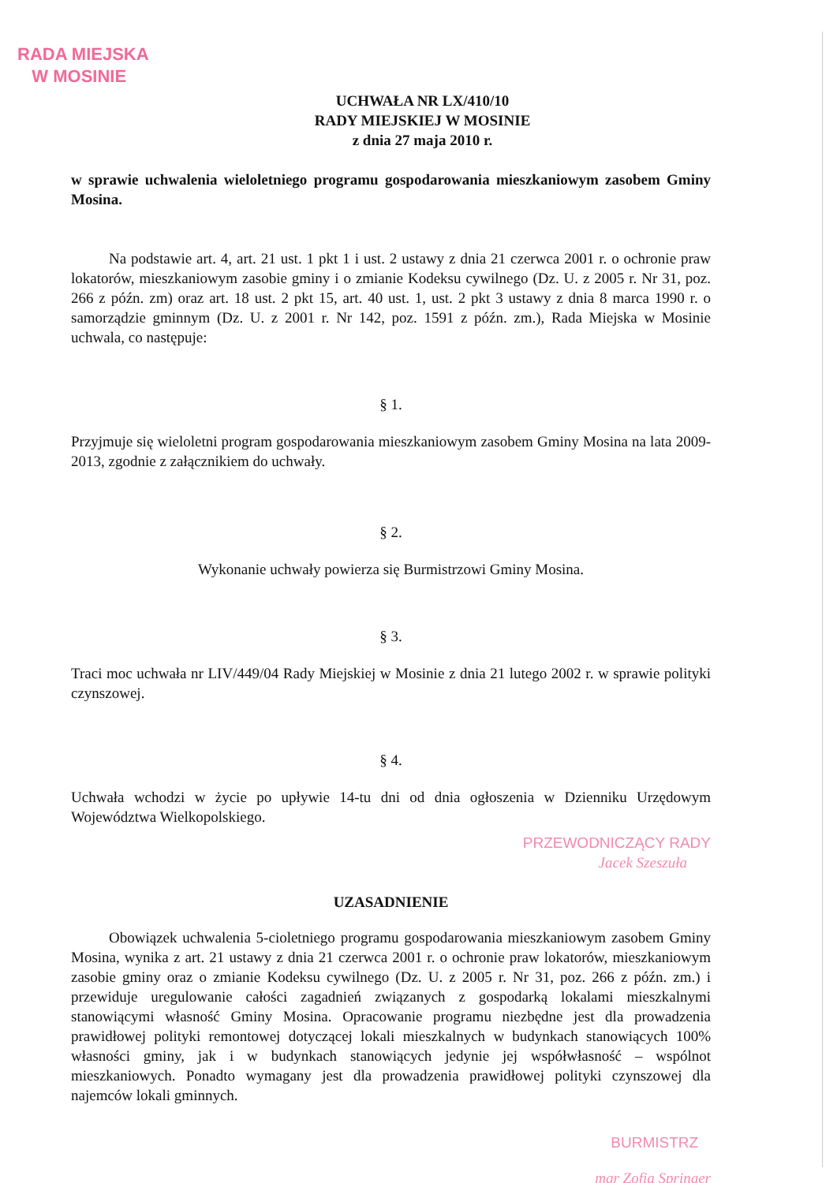RADA MIEJSKA
W MOSINIE
UCHWAŁA NR LX/410/10
RADY MIEJSKIEJ W MOSINIE
z dnia 27 maja 2010 r.
w sprawie uchwalenia wieloletniego programu gospodarowania mieszkaniowym zasobem Gminy Mosina.
Na podstawie art. 4, art. 21 ust. 1 pkt 1 i ust. 2 ustawy z dnia 21 czerwca 2001 r. o ochronie praw lokatorów, mieszkaniowym zasobie gminy i o zmianie Kodeksu cywilnego (Dz. U. z 2005 r. Nr 31, poz. 266 z późn. zm) oraz art. 18 ust. 2 pkt 15, art. 40 ust. 1, ust. 2 pkt 3 ustawy z dnia 8 marca 1990 r. o samorządzie gminnym (Dz. U. z 2001 r. Nr 142, poz. 1591 z późn. zm.), Rada Miejska w Mosinie uchwala, co następuje:
§ 1.
Przyjmuje się wieloletni program gospodarowania mieszkaniowym zasobem Gminy Mosina na lata 2009-2013, zgodnie z załącznikiem do uchwały.
§ 2.
Wykonanie uchwały powierza się Burmistrzowi Gminy Mosina.
§ 3.
Traci moc uchwała nr LIV/449/04 Rady Miejskiej w Mosinie z dnia 21 lutego 2002 r. w sprawie polityki czynszowej.
§ 4.
Uchwała wchodzi w życie po upływie 14-tu dni od dnia ogłoszenia w Dzienniku Urzędowym Województwa Wielkopolskiego.
PRZEWODNICZĄCY RADY
Jacek Szeszuła
UZASADNIENIE
Obowiązek uchwalenia 5-cioletniego programu gospodarowania mieszkaniowym zasobem Gminy Mosina, wynika z art. 21 ustawy z dnia 21 czerwca 2001 r. o ochronie praw lokatorów, mieszkaniowym zasobie gminy oraz o zmianie Kodeksu cywilnego (Dz. U. z 2005 r. Nr 31, poz. 266 z późn. zm.) i przewiduje uregulowanie całości zagadnień związanych z gospodarką lokalami mieszkalnymi stanowiącymi własność Gminy Mosina. Opracowanie programu niezbędne jest dla prowadzenia prawidłowej polityki remontowej dotyczącej lokali mieszkalnych w budynkach stanowiących 100% własności gminy, jak i w budynkach stanowiących jedynie jej współwłasność – wspólnot mieszkaniowych. Ponadto wymagany jest dla prowadzenia prawidłowej polityki czynszowej dla najemców lokali gminnych.
BURMISTRZ
mgr Zofia Springer